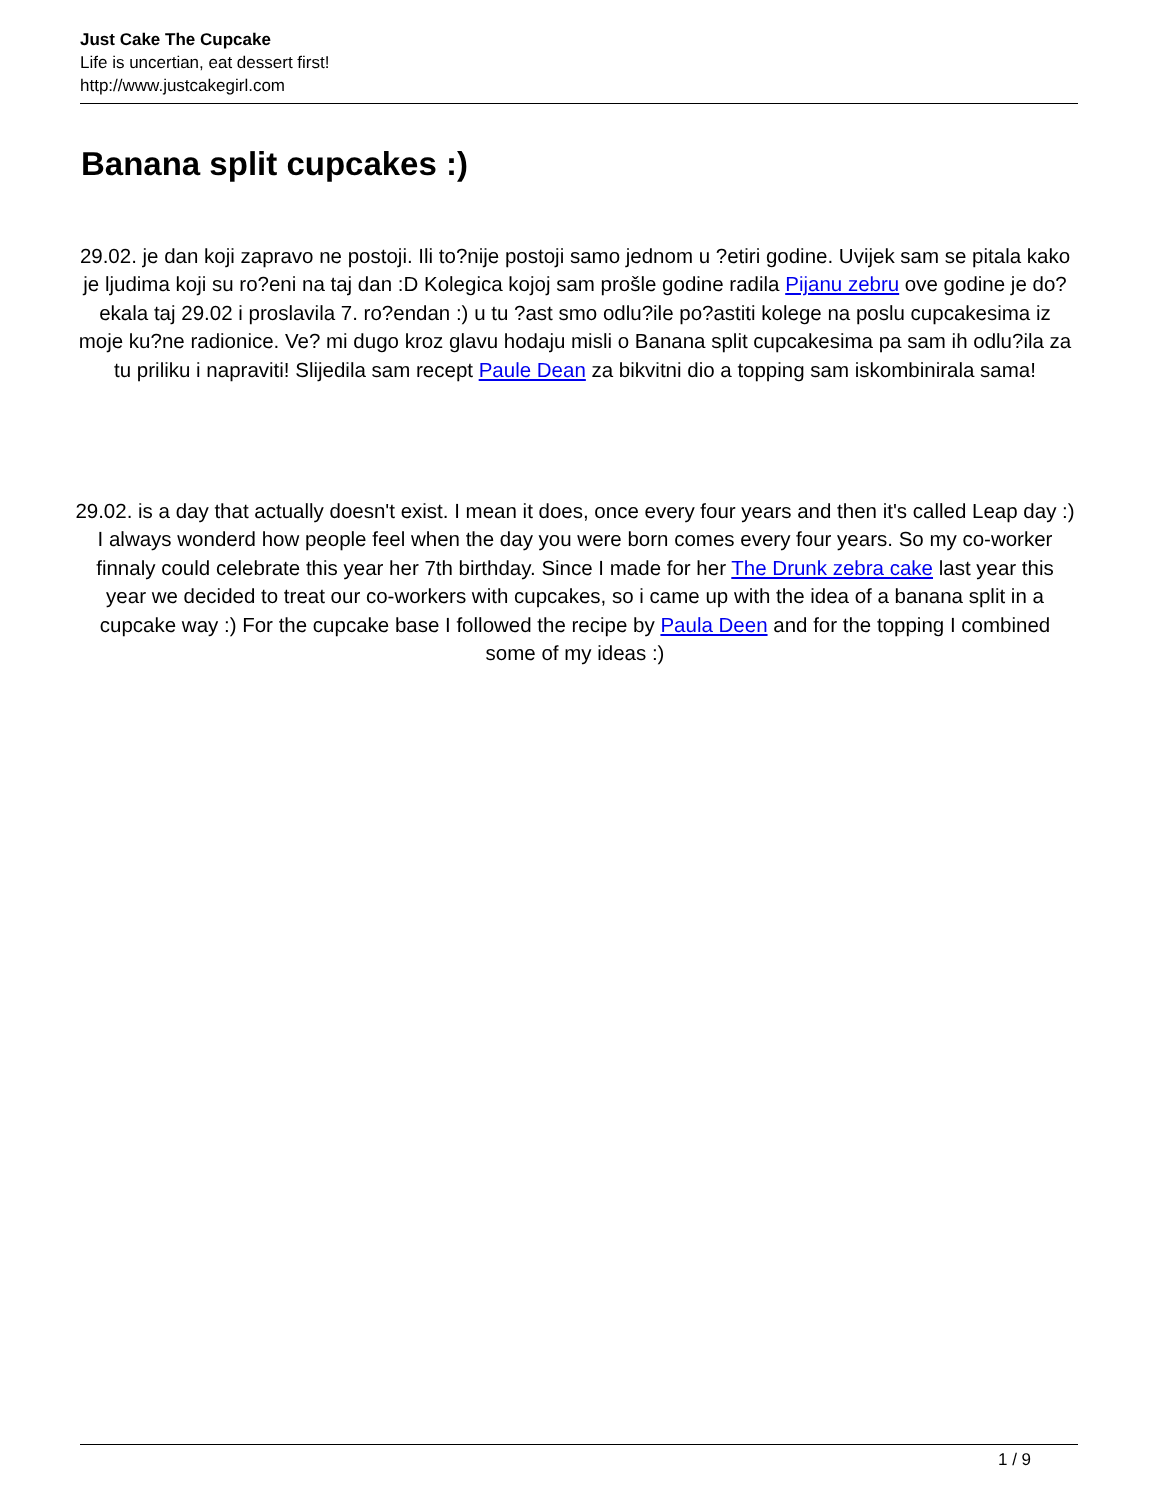Just Cake The Cupcake
Life is uncertian, eat dessert first!
http://www.justcakegirl.com
Banana split cupcakes :)
29.02. je dan koji zapravo ne postoji. Ili to?nije postoji samo jednom u ?etiri godine. Uvijek sam se pitala kako je ljudima koji su ro?eni na taj dan :D Kolegica kojoj sam prošle godine radila Pijanu zebru ove godine je do?ekala taj 29.02 i proslavila 7. ro?endan :) u tu ?ast smo odlu?ile po?astiti kolege na poslu cupcakesima iz moje ku?ne radionice. Ve? mi dugo kroz glavu hodaju misli o Banana split cupcakesima pa sam ih odlu?ila za tu priliku i napraviti! Slijedila sam recept Paule Dean za bikvitni dio a topping sam iskombinirala sama!
29.02. is a day that actually doesn't exist. I mean it does, once every four years and then it's called Leap day :) I always wonderd how people feel when the day you were born comes every four years. So my co-worker finnaly could celebrate this year her 7th birthday. Since I made for her The Drunk zebra cake last year this year we decided to treat our co-workers with cupcakes, so i came up with the idea of a banana split in a cupcake way :) For the cupcake base I followed the recipe by Paula Deen and for the topping I combined some of my ideas :)
1 / 9